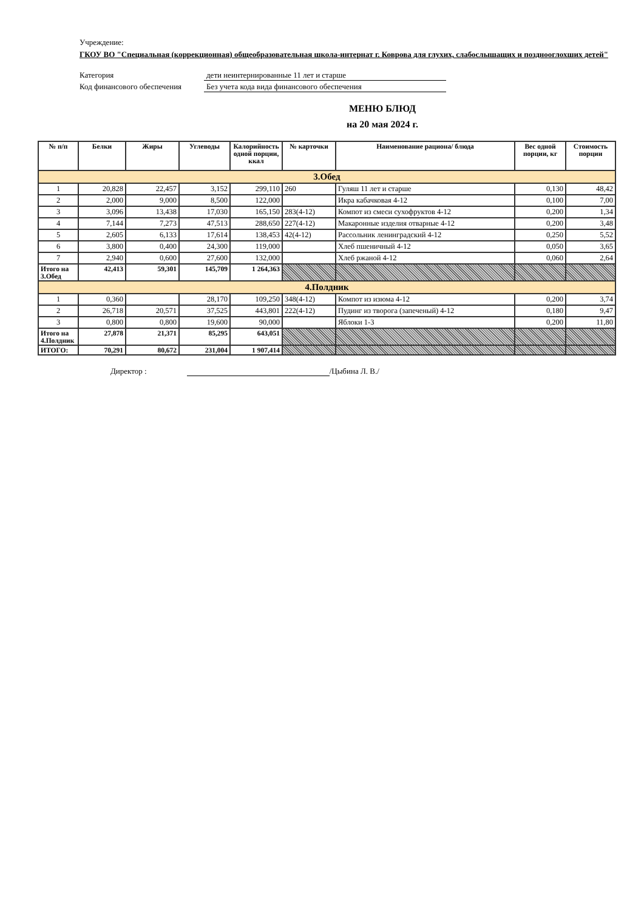Учреждение:
ГКОУ ВО "Специальная (коррекционная) общеобразовательная школа-интернат г. Коврова для глухих, слабослышащих и позднооглохших детей"
Категория дети неинтернированные 11 лет и старше
Код финансового обеспечения
Без учета кода вида финансового обеспечения
МЕНЮ БЛЮД
на 20 мая 2024 г.
| № п/п | Белки | Жиры | Углеводы | Калорийность одной порции, ккал | № карточки | Наименование рациона/ блюда | Вес одной порции, кг | Стоимость порции |
| --- | --- | --- | --- | --- | --- | --- | --- | --- |
| 3.Обед | | | | | | | | |
| 1 | 20,828 | 22,457 | 3,152 | 299,110 | 260 | Гуляш 11 лет и старше | 0,130 | 48,42 |
| 2 | 2,000 | 9,000 | 8,500 | 122,000 | | Икра кабачковая 4-12 | 0,100 | 7,00 |
| 3 | 3,096 | 13,438 | 17,030 | 165,150 | 283(4-12) | Компот из смеси сухофруктов 4-12 | 0,200 | 1,34 |
| 4 | 7,144 | 7,273 | 47,513 | 288,650 | 227(4-12) | Макаронные изделия отварные 4-12 | 0,200 | 3,48 |
| 5 | 2,605 | 6,133 | 17,614 | 138,453 | 42(4-12) | Рассольник ленинградский 4-12 | 0,250 | 5,52 |
| 6 | 3,800 | 0,400 | 24,300 | 119,000 | | Хлеб пшеничный 4-12 | 0,050 | 3,65 |
| 7 | 2,940 | 0,600 | 27,600 | 132,000 | | Хлеб ржаной 4-12 | 0,060 | 2,64 |
| Итого на 3.Обед | 42,413 | 59,301 | 145,709 | 1 264,363 | | | | |
| 4.Полдник | | | | | | | | |
| 1 | 0,360 | | 28,170 | 109,250 | 348(4-12) | Компот из изюма 4-12 | 0,200 | 3,74 |
| 2 | 26,718 | 20,571 | 37,525 | 443,801 | 222(4-12) | Пудинг из творога (запеченый) 4-12 | 0,180 | 9,47 |
| 3 | 0,800 | 0,800 | 19,600 | 90,000 | | Яблоки 1-3 | 0,200 | 11,80 |
| Итого на 4.Полдник | 27,878 | 21,371 | 85,295 | 643,051 | | | | |
| ИТОГО: | 70,291 | 80,672 | 231,004 | 1 907,414 | | | | |
Директор : /Цыбина Л. В./